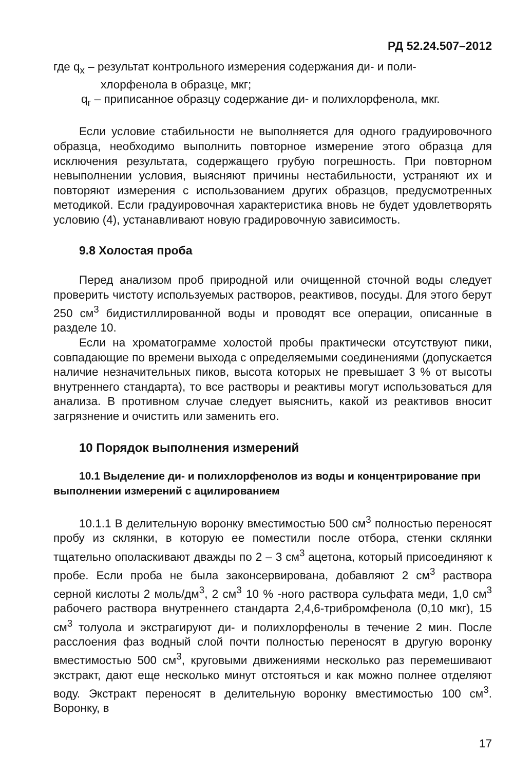РД 52.24.507–2012
где q<sub>x</sub> – результат контрольного измерения содержания ди- и поли-
хлорфенола в образце, мкг;
q<sub>г</sub> – приписанное образцу содержание ди- и полихлорфенола, мкг.
Если условие стабильности не выполняется для одного градуировочного образца, необходимо выполнить повторное измерение этого образца для исключения результата, содержащего грубую погрешность. При повторном невыполнении условия, выясняют причины нестабильности, устраняют их и повторяют измерения с использованием других образцов, предусмотренных методикой. Если градуировочная характеристика вновь не будет удовлетворять условию (4), устанавливают новую градировочную зависимость.
9.8 Холостая проба
Перед анализом проб природной или очищенной сточной воды следует проверить чистоту используемых растворов, реактивов, посуды. Для этого берут 250 см<sup>3</sup> бидистиллированной воды и проводят все операции, описанные в разделе 10.
Если на хроматограмме холостой пробы практически отсутствуют пики, совпадающие по времени выхода с определяемыми соединениями (допускается наличие незначительных пиков, высота которых не превышает 3 % от высоты внутреннего стандарта), то все растворы и реактивы могут использоваться для анализа. В противном случае следует выяснить, какой из реактивов вносит загрязнение и очистить или заменить его.
10 Порядок выполнения измерений
10.1 Выделение ди- и полихлорфенолов из воды и концентрирование при выполнении измерений с ацилированием
10.1.1 В делительную воронку вместимостью 500 см<sup>3</sup> полностью переносят пробу из склянки, в которую ее поместили после отбора, стенки склянки тщательно ополаскивают дважды по 2 – 3 см<sup>3</sup> ацетона, который присоединяют к пробе. Если проба не была законсервирована, добавляют 2 см<sup>3</sup> раствора серной кислоты 2 моль/дм<sup>3</sup>, 2 см<sup>3</sup> 10 % -ного раствора сульфата меди, 1,0 см<sup>3</sup> рабочего раствора внутреннего стандарта 2,4,6-трибромфенола (0,10 мкг), 15 см<sup>3</sup> толуола и экстрагируют ди- и полихлорфенолы в течение 2 мин. После расслоения фаз водный слой почти полностью переносят в другую воронку вместимостью 500 см<sup>3</sup>, круговыми движениями несколько раз перемешивают экстракт, дают еще несколько минут отстояться и как можно полнее отделяют воду. Экстракт переносят в делительную воронку вместимостью 100 см<sup>3</sup>. Воронку, в
17